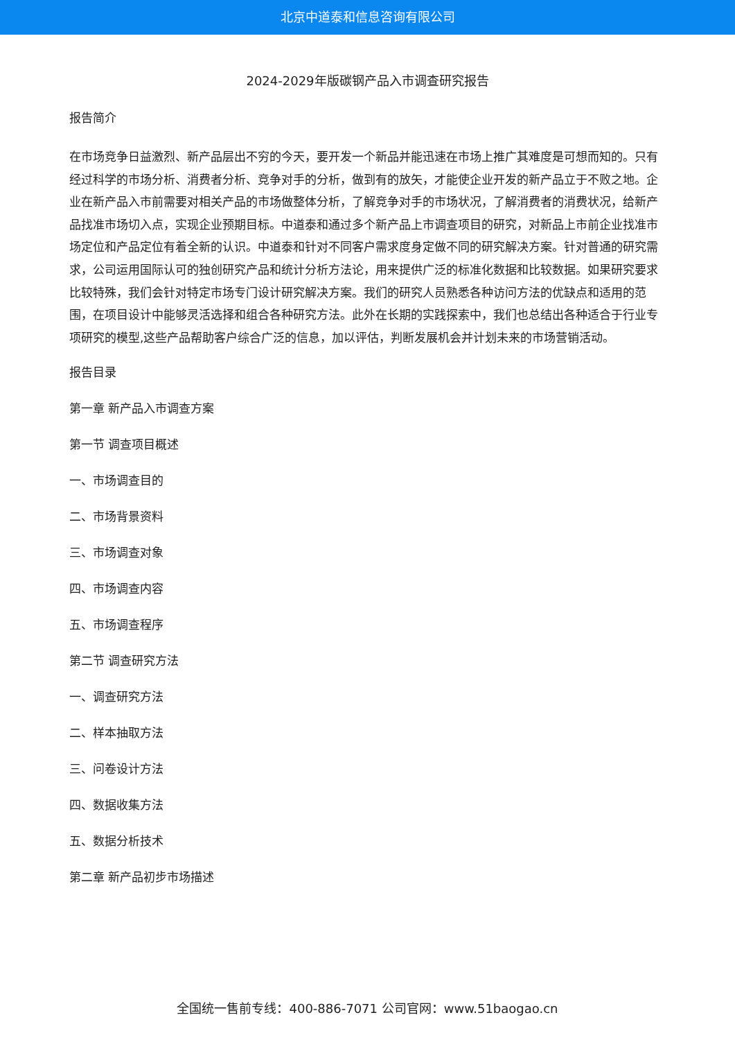北京中道泰和信息咨询有限公司
2024-2029年版碳钢产品入市调查研究报告
报告简介
在市场竞争日益激烈、新产品层出不穷的今天，要开发一个新品并能迅速在市场上推广其难度是可想而知的。只有经过科学的市场分析、消费者分析、竞争对手的分析，做到有的放矢，才能使企业开发的新产品立于不败之地。企业在新产品入市前需要对相关产品的市场做整体分析，了解竞争对手的市场状况，了解消费者的消费状况，给新产品找准市场切入点，实现企业预期目标。中道泰和通过多个新产品上市调查项目的研究，对新品上市前企业找准市场定位和产品定位有着全新的认识。中道泰和针对不同客户需求度身定做不同的研究解决方案。针对普通的研究需求，公司运用国际认可的独创研究产品和统计分析方法论，用来提供广泛的标准化数据和比较数据。如果研究要求比较特殊，我们会针对特定市场专门设计研究解决方案。我们的研究人员熟悉各种访问方法的优缺点和适用的范围，在项目设计中能够灵活选择和组合各种研究方法。此外在长期的实践探索中，我们也总结出各种适合于行业专项研究的模型,这些产品帮助客户综合广泛的信息，加以评估，判断发展机会并计划未来的市场营销活动。
报告目录
第一章 新产品入市调查方案
第一节 调查项目概述
一、市场调查目的
二、市场背景资料
三、市场调查对象
四、市场调查内容
五、市场调查程序
第二节 调查研究方法
一、调查研究方法
二、样本抽取方法
三、问卷设计方法
四、数据收集方法
五、数据分析技术
第二章 新产品初步市场描述
全国统一售前专线：400-886-7071 公司官网：www.51baogao.cn